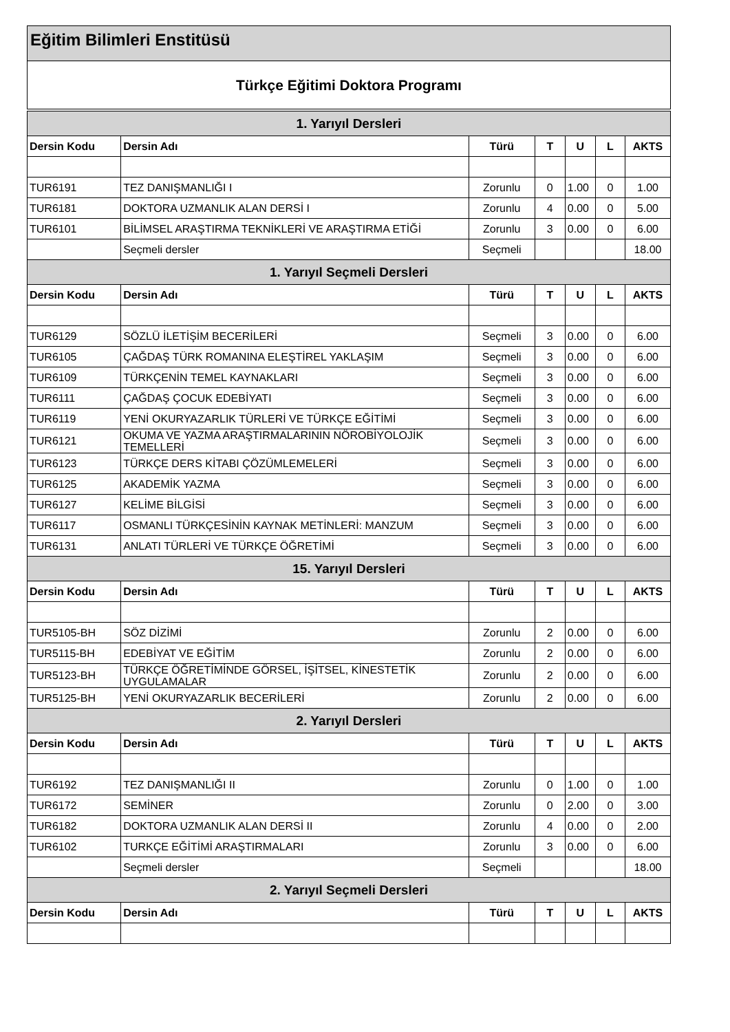Eğitim Bilimleri Enstitüsü
Türkçe Eğitimi Doktora Programı
| 1. Yarıyıl Dersleri | | | | | | |
| --- | --- | --- | --- | --- | --- | --- |
| Dersin Kodu | Dersin Adı | Türü | T | U | L | AKTS |
| TUR6191 | TEZ DANIŞMANLIĞI I | Zorunlu | 0 | 1.00 | 0 | 1.00 |
| TUR6181 | DOKTORA UZMANLIK ALAN DERSİ I | Zorunlu | 4 | 0.00 | 0 | 5.00 |
| TUR6101 | BİLİMSEL ARAŞTIRMA TEKNİKLERİ VE ARAŞTIRMA ETİĞİ | Zorunlu | 3 | 0.00 | 0 | 6.00 |
| | Seçmeli dersler | Seçmeli | | | | 18.00 |
| 1. Yarıyıl Seçmeli Dersleri | | | | | | |
| Dersin Kodu | Dersin Adı | Türü | T | U | L | AKTS |
| TUR6129 | SÖZLÜ İLETİŞİM BECERİLERİ | Seçmeli | 3 | 0.00 | 0 | 6.00 |
| TUR6105 | ÇAĞDAŞ TÜRK ROMANINA ELEŞTİREL YAKLAŞIM | Seçmeli | 3 | 0.00 | 0 | 6.00 |
| TUR6109 | TÜRKÇENİN TEMEL KAYNAKLARI | Seçmeli | 3 | 0.00 | 0 | 6.00 |
| TUR6111 | ÇAĞDAŞ ÇOCUK EDEBİYATI | Seçmeli | 3 | 0.00 | 0 | 6.00 |
| TUR6119 | YENİ OKURYAZARLIK TÜRLERİ VE TÜRKÇE EĞİTİMİ | Seçmeli | 3 | 0.00 | 0 | 6.00 |
| TUR6121 | OKUMA VE YAZMA ARAŞTIRMALARININ NÖROBİYOLOJİK TEMELLERİ | Seçmeli | 3 | 0.00 | 0 | 6.00 |
| TUR6123 | TÜRKÇE DERS KİTABI ÇÖZÜMLEMELERİ | Seçmeli | 3 | 0.00 | 0 | 6.00 |
| TUR6125 | AKADEMİK YAZMA | Seçmeli | 3 | 0.00 | 0 | 6.00 |
| TUR6127 | KELİME BİLGİSİ | Seçmeli | 3 | 0.00 | 0 | 6.00 |
| TUR6117 | OSMANLI TÜRKÇESİNİN KAYNAK METİNLERİ: MANZUM | Seçmeli | 3 | 0.00 | 0 | 6.00 |
| TUR6131 | ANLATI TÜRLERİ VE TÜRKÇE ÖĞRETİMİ | Seçmeli | 3 | 0.00 | 0 | 6.00 |
| 15. Yarıyıl Dersleri | | | | | | |
| Dersin Kodu | Dersin Adı | Türü | T | U | L | AKTS |
| TUR5105-BH | SÖZ DİZİMİ | Zorunlu | 2 | 0.00 | 0 | 6.00 |
| TUR5115-BH | EDEBİYAT VE EĞİTİM | Zorunlu | 2 | 0.00 | 0 | 6.00 |
| TUR5123-BH | TÜRKÇE ÖĞRETİMİNDE GÖRSEL, İŞİTSEL, KİNESTETİK UYGULAMALAR | Zorunlu | 2 | 0.00 | 0 | 6.00 |
| TUR5125-BH | YENİ OKURYAZARLIK BECERİLERİ | Zorunlu | 2 | 0.00 | 0 | 6.00 |
| 2. Yarıyıl Dersleri | | | | | | |
| Dersin Kodu | Dersin Adı | Türü | T | U | L | AKTS |
| TUR6192 | TEZ DANIŞMANLIĞI II | Zorunlu | 0 | 1.00 | 0 | 1.00 |
| TUR6172 | SEMİNER | Zorunlu | 0 | 2.00 | 0 | 3.00 |
| TUR6182 | DOKTORA UZMANLIK ALAN DERSİ II | Zorunlu | 4 | 0.00 | 0 | 2.00 |
| TUR6102 | TURKÇE EĞİTİMİ ARAŞTIRMALARI | Zorunlu | 3 | 0.00 | 0 | 6.00 |
| | Seçmeli dersler | Seçmeli | | | | 18.00 |
| 2. Yarıyıl Seçmeli Dersleri | | | | | | |
| Dersin Kodu | Dersin Adı | Türü | T | U | L | AKTS |